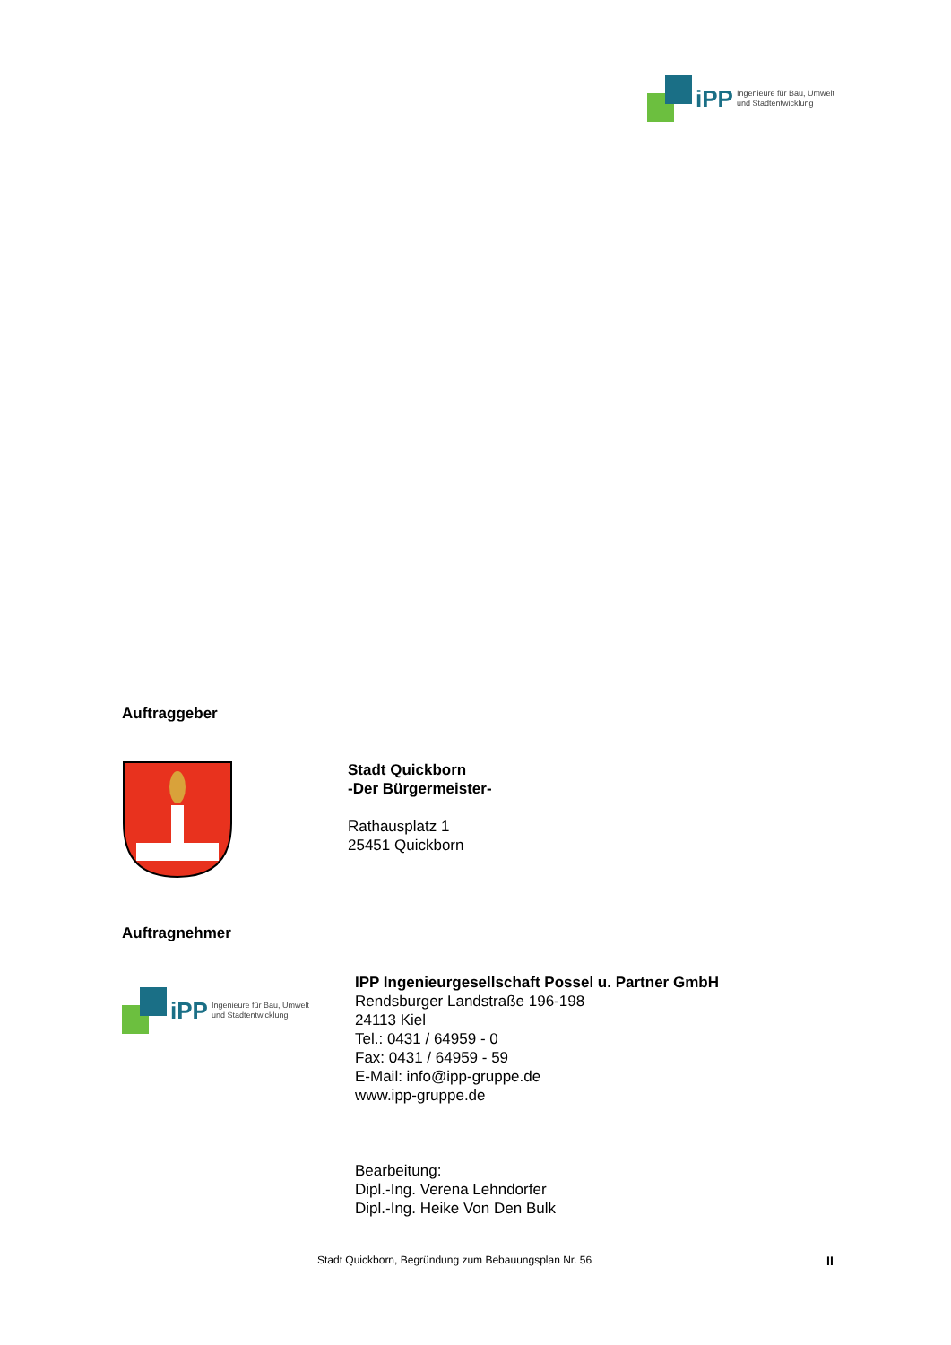iPP Ingenieure für Bau, Umwelt
und Stadtentwicklung
Auftraggeber
Stadt Quickborn
-Der Bürgermeister-
Rathausplatz 1
25451 Quickborn
Auftragnehmer
iPP Ingenieure für Bau, Umwelt
und Stadtentwicklung
IPP Ingenieurgesellschaft Possel u. Partner GmbH
Rendsburger Landstraße 196-198
24113 Kiel
Tel.: 0431 / 64959 - 0
Fax: 0431 / 64959 - 59
E-Mail: info@ipp-gruppe.de
www.ipp-gruppe.de
Bearbeitung:
Dipl.-Ing. Verena Lehndorfer
Dipl.-Ing. Heike Von Den Bulk
Stadt Quickborn, Begründung zum Bebauungsplan Nr. 56
II